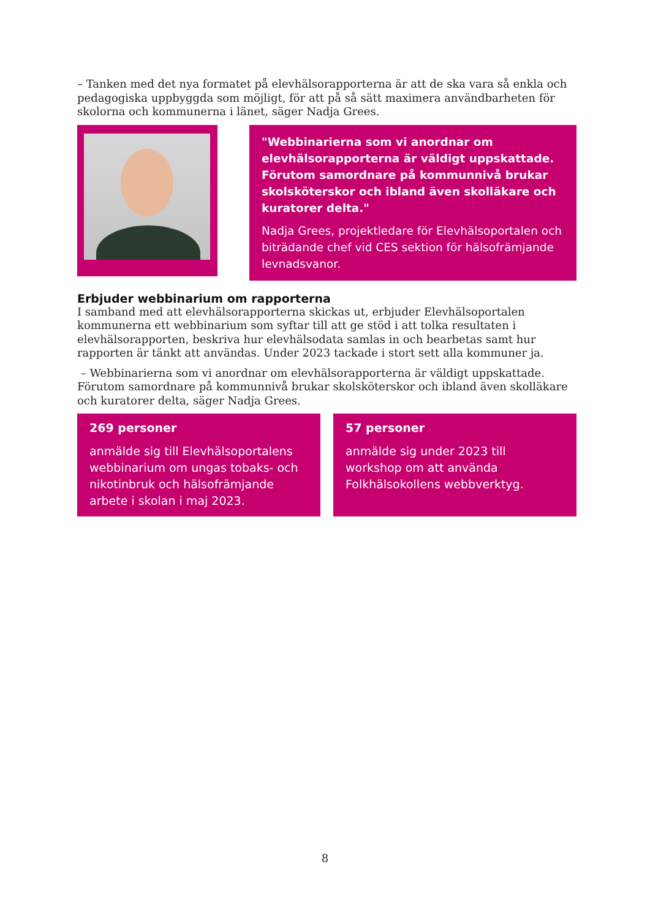– Tanken med det nya formatet på elevhälsorapporterna är att de ska vara så enkla och pedagogiska uppbyggda som möjligt, för att på så sätt maximera användbarheten för skolorna och kommunerna i länet, säger Nadja Grees.
"Webbinarierna som vi anordnar om elevhälsorapporterna är väldigt uppskattade. Förutom samordnare på kommunnivå brukar skolsköterskor och ibland även skolläkare och kuratorer delta."
Nadja Grees, projektledare för Elevhälsoportalen och biträdande chef vid CES sektion för hälsofrämjande levnadsvanor.
Erbjuder webbinarium om rapporterna
I samband med att elevhälsorapporterna skickas ut, erbjuder Elevhälsoportalen kommunerna ett webbinarium som syftar till att ge stöd i att tolka resultaten i elevhälsorapporten, beskriva hur elevhälsodata samlas in och bearbetas samt hur rapporten är tänkt att användas. Under 2023 tackade i stort sett alla kommuner ja.
– Webbinarierna som vi anordnar om elevhälsorapporterna är väldigt uppskattade. Förutom samordnare på kommunnivå brukar skolsköterskor och ibland även skolläkare och kuratorer delta, säger Nadja Grees.
269 personer
anmälde sig till Elevhälsoportalens webbinarium om ungas tobaks- och nikotinbruk och hälsofrämjande arbete i skolan i maj 2023.
57 personer
anmälde sig under 2023 till workshop om att använda Folkhälsokollens webbverktyg.
8